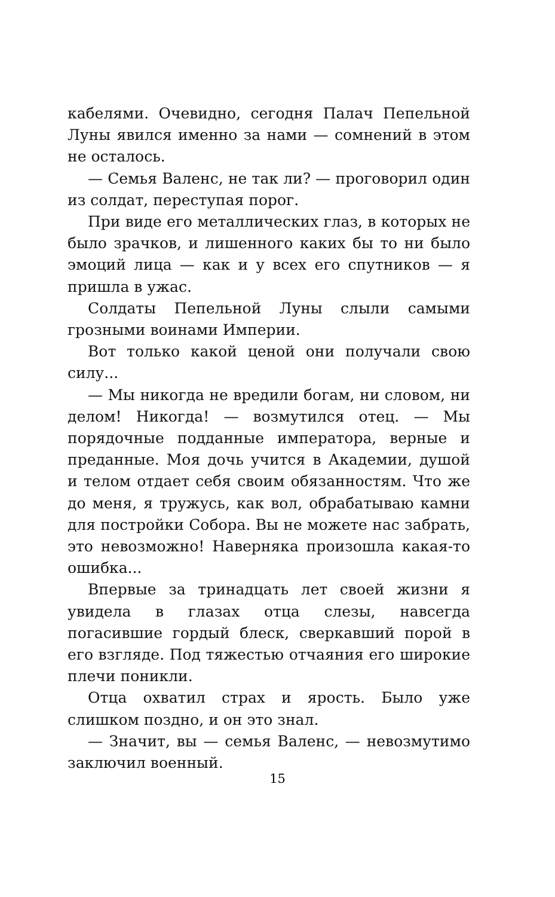кабелями. Очевидно, сегодня Палач Пепельной Луны явился именно за нами — сомнений в этом не осталось.
— Семья Валенс, не так ли? — проговорил один из солдат, переступая порог.
При виде его металлических глаз, в которых не было зрачков, и лишенного каких бы то ни было эмоций лица — как и у всех его спутников — я пришла в ужас.
Солдаты Пепельной Луны слыли самыми грозными воинами Империи.
Вот только какой ценой они получали свою силу...
— Мы никогда не вредили богам, ни словом, ни делом! Никогда! — возмутился отец. — Мы порядочные подданные императора, верные и преданные. Моя дочь учится в Академии, душой и телом отдает себя своим обязанностям. Что же до меня, я тружусь, как вол, обрабатываю камни для постройки Собора. Вы не можете нас забрать, это невозможно! Наверняка произошла какая-то ошибка...
Впервые за тринадцать лет своей жизни я увидела в глазах отца слезы, навсегда погасившие гордый блеск, сверкавший порой в его взгляде. Под тяжестью отчаяния его широкие плечи поникли.
Отца охватил страх и ярость. Было уже слишком поздно, и он это знал.
— Значит, вы — семья Валенс, — невозмутимо заключил военный.
15